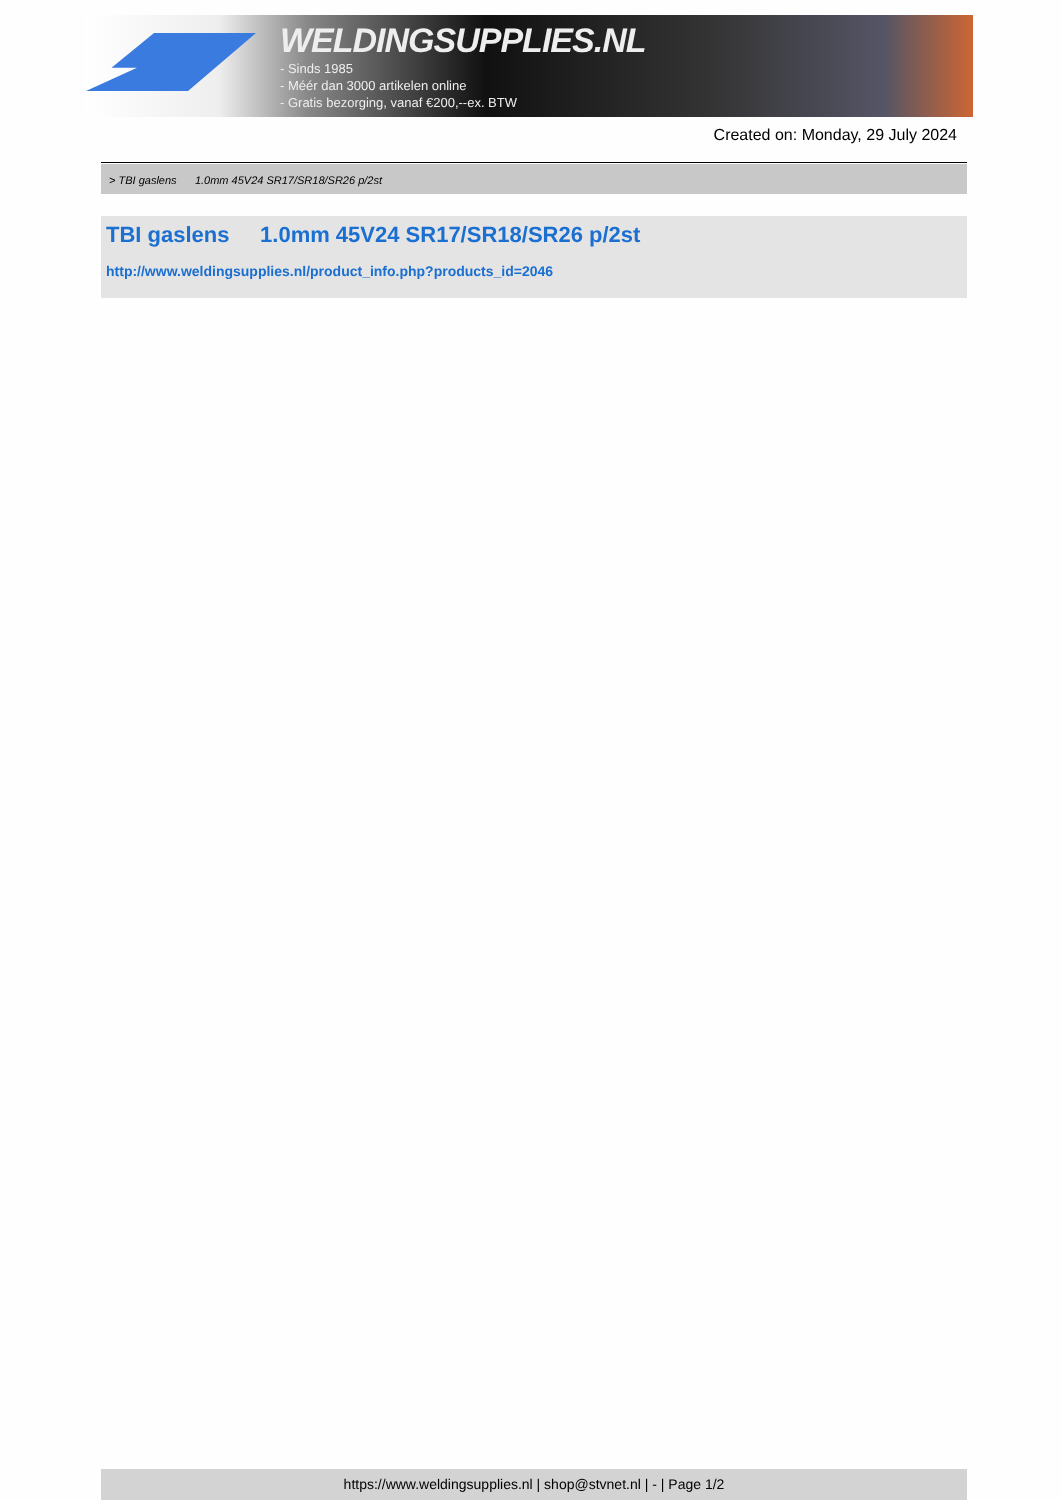WELDINGSUPPLIES.NL
- Sinds 1985
- Méér dan 3000 artikelen online
- Gratis bezorging, vanaf €200,--ex. BTW
Created on: Monday, 29 July 2024
> TBI gaslens 1.0mm 45V24 SR17/SR18/SR26 p/2st
TBI gaslens 1.0mm 45V24 SR17/SR18/SR26 p/2st
http://www.weldingsupplies.nl/product_info.php?products_id=2046
https://www.weldingsupplies.nl | shop@stvnet.nl | - | Page 1/2